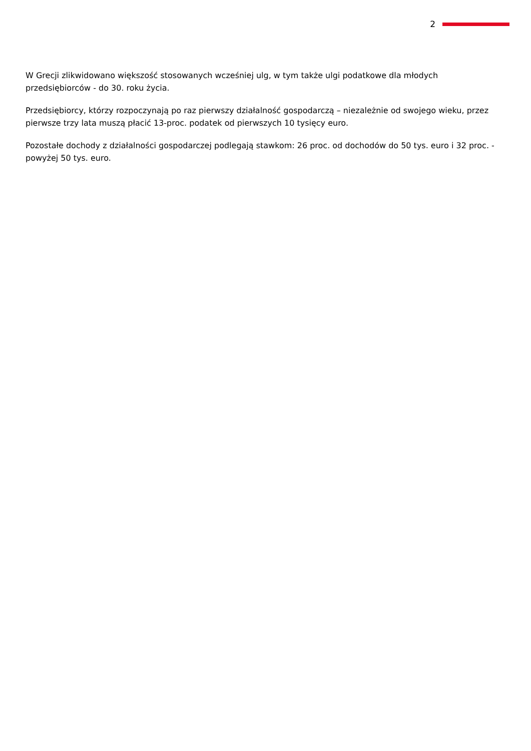2
W Grecji zlikwidowano większość stosowanych wcześniej ulg, w tym także ulgi podatkowe dla młodych przedsiębiorców - do 30. roku życia.
Przedsiębiorcy, którzy rozpoczynają po raz pierwszy działalność gospodarczą – niezależnie od swojego wieku, przez pierwsze trzy lata muszą płacić 13-proc. podatek od pierwszych 10 tysięcy euro.
Pozostałe dochody z działalności gospodarczej podlegają stawkom: 26 proc. od dochodów do 50 tys. euro i 32 proc. - powyżej 50 tys. euro.